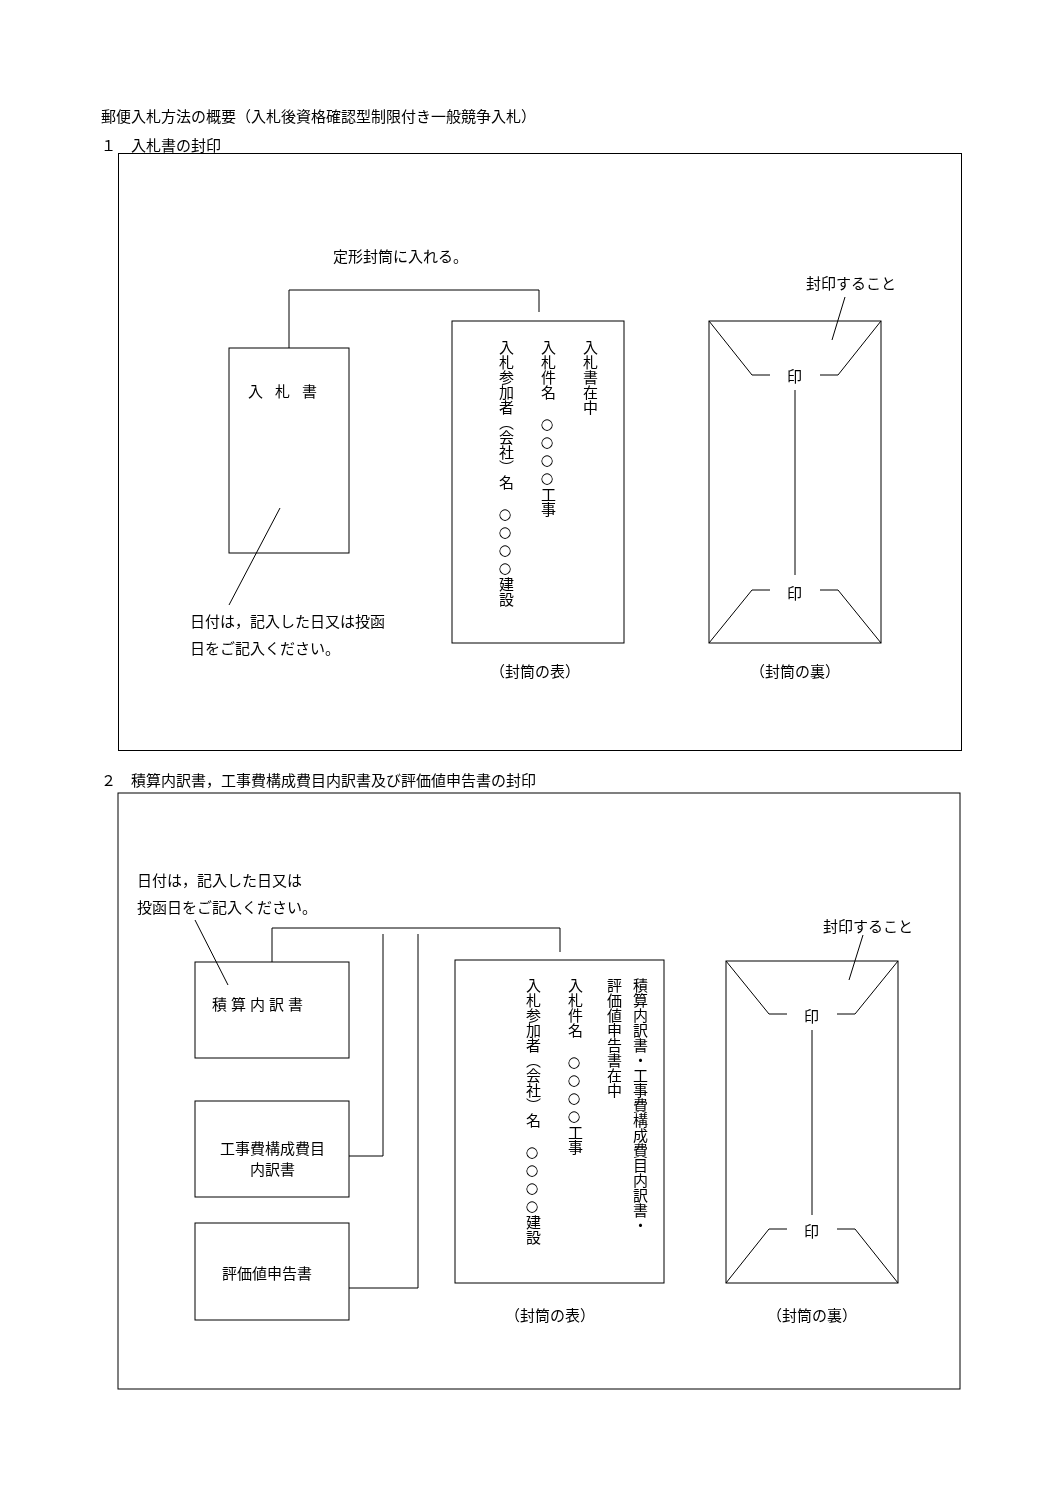郵便入札方法の概要（入札後資格確認型制限付き一般競争入札）
１　入札書の封印
定形封筒に入れる。
封印すること
入札書
入札書在中
入札件名　○○○○工事
入札参加者（会社）名　○○○○建設
印
印
日付は，記入した日又は投函日をご記入ください。
（封筒の表） （封筒の裏）
２　積算内訳書，工事費構成費目内訳書及び評価値申告書の封印
日付は，記入した日又は
投函日をご記入ください。
封印すること
積算内訳書
工事費構成費目
内訳書
評価値申告書
積算内訳書・工事費構成費目内訳書・
評価値申告書在中
入札件名　○○○○工事
入札参加者（会社）名　○○○○建設
印
印
（封筒の表） （封筒の裏）